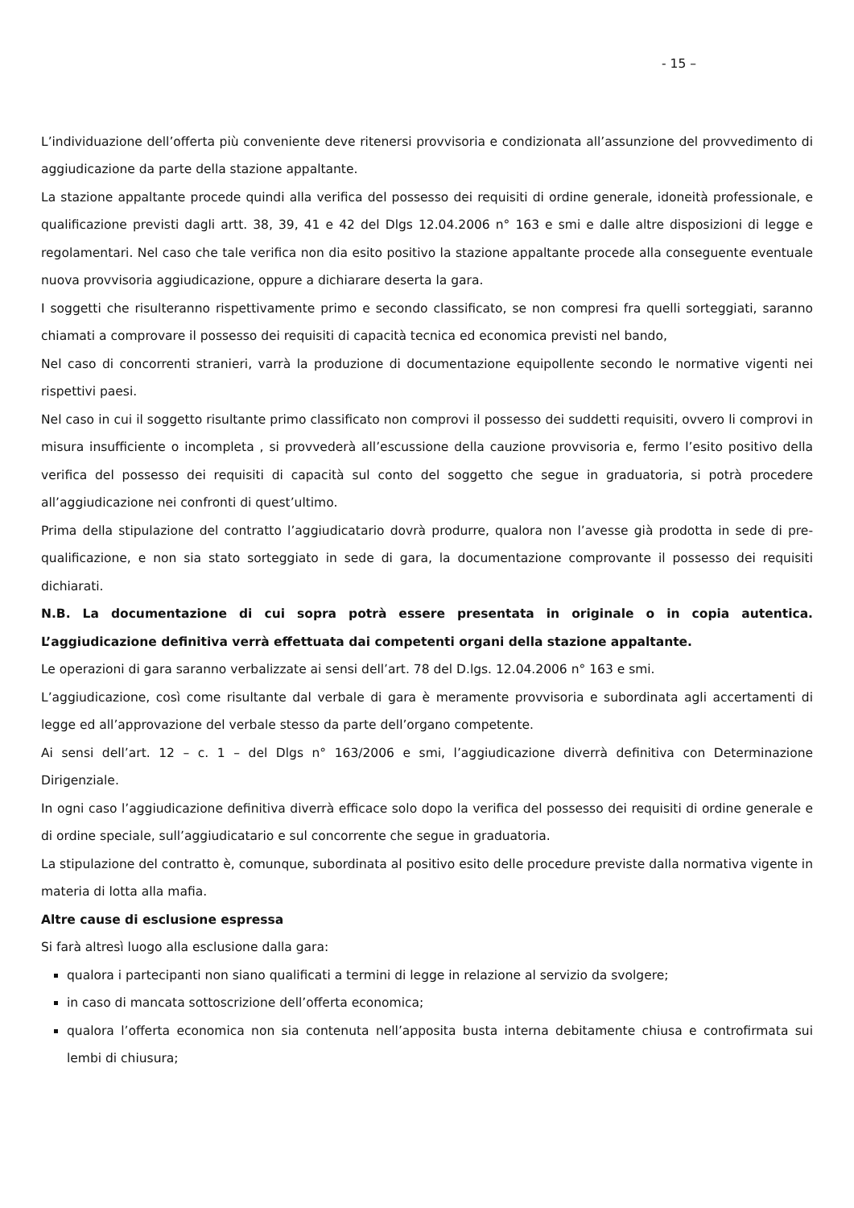- 15 –
L’individuazione dell’offerta più conveniente deve ritenersi provvisoria e condizionata all’assunzione del provvedimento di aggiudicazione da parte della stazione appaltante.
La stazione appaltante procede quindi alla verifica del possesso dei requisiti di ordine generale, idoneità professionale, e qualificazione previsti dagli artt. 38, 39, 41 e 42 del Dlgs 12.04.2006 n° 163 e smi e dalle altre disposizioni di legge e regolamentari. Nel caso che tale verifica non dia esito positivo la stazione appaltante procede alla conseguente eventuale nuova provvisoria aggiudicazione, oppure a dichiarare deserta la gara.
I soggetti che risulteranno rispettivamente primo e secondo classificato, se non compresi fra quelli sorteggiati, saranno chiamati a comprovare il possesso dei requisiti di capacità tecnica ed economica previsti nel bando,
Nel caso di concorrenti stranieri, varrà la produzione di documentazione equipollente secondo le normative vigenti nei rispettivi paesi.
Nel caso in cui il soggetto risultante primo classificato non comprovi il possesso dei suddetti requisiti, ovvero li comprovi in misura insufficiente o incompleta , si provvederà all’escussione della cauzione provvisoria e, fermo l’esito positivo della verifica del possesso dei requisiti di capacità sul conto del soggetto che segue in graduatoria, si potrà procedere all’aggiudicazione nei confronti di quest’ultimo.
Prima della stipulazione del contratto l’aggiudicatario dovrà produrre, qualora non l’avesse già prodotta in sede di pre-qualificazione, e non sia stato sorteggiato in sede di gara, la documentazione comprovante il possesso dei requisiti dichiarati.
N.B. La documentazione di cui sopra potrà essere presentata in originale o in copia autentica. L’aggiudicazione definitiva verrà effettuata dai competenti organi della stazione appaltante.
Le operazioni di gara saranno verbalizzate ai sensi dell’art. 78 del D.lgs. 12.04.2006 n° 163 e smi.
L’aggiudicazione, così come risultante dal verbale di gara è meramente provvisoria e subordinata agli accertamenti di legge ed all’approvazione del verbale stesso da parte dell’organo competente.
Ai sensi dell’art. 12 – c. 1 – del Dlgs n° 163/2006 e smi, l’aggiudicazione diverrà definitiva con Determinazione Dirigenziale.
In ogni caso l’aggiudicazione definitiva diverrà efficace solo dopo la verifica del possesso dei requisiti di ordine generale e di ordine speciale, sull’aggiudicatario e sul concorrente che segue in graduatoria.
La stipulazione del contratto è, comunque, subordinata al positivo esito delle procedure previste dalla normativa vigente in materia di lotta alla mafia.
Altre cause di esclusione espressa
Si farà altresì luogo alla esclusione dalla gara:
qualora i partecipanti non siano qualificati a termini di legge in relazione al servizio da svolgere;
in caso di mancata sottoscrizione dell’offerta economica;
qualora l’offerta economica non sia contenuta nell’apposita busta interna debitamente chiusa e controfirmata sui lembi di chiusura;